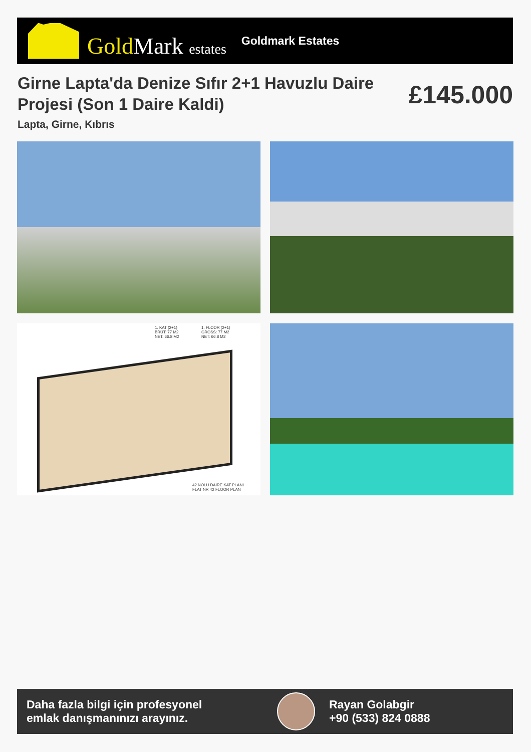GoldMark estates
Goldmark Estates
Girne Lapta'da Denize Sıfır 2+1 Havuzlu Daire Projesi (Son 1 Daire Kaldi)
£145.000
Lapta, Girne, Kıbrıs
1. KAT (2+1)
BRÜT: 77 M2
NET: 66.8 M2
1. FLOOR (2+1)
GROSS: 77 M2
NET: 66.8 M2
42 NOLU DAİRE KAT PLANI
FLAT NR 42 FLOOR PLAN
Daha fazla bilgi için profesyonel emlak danışmanınızı arayınız.
Rayan Golabgir
+90 (533) 824 0888